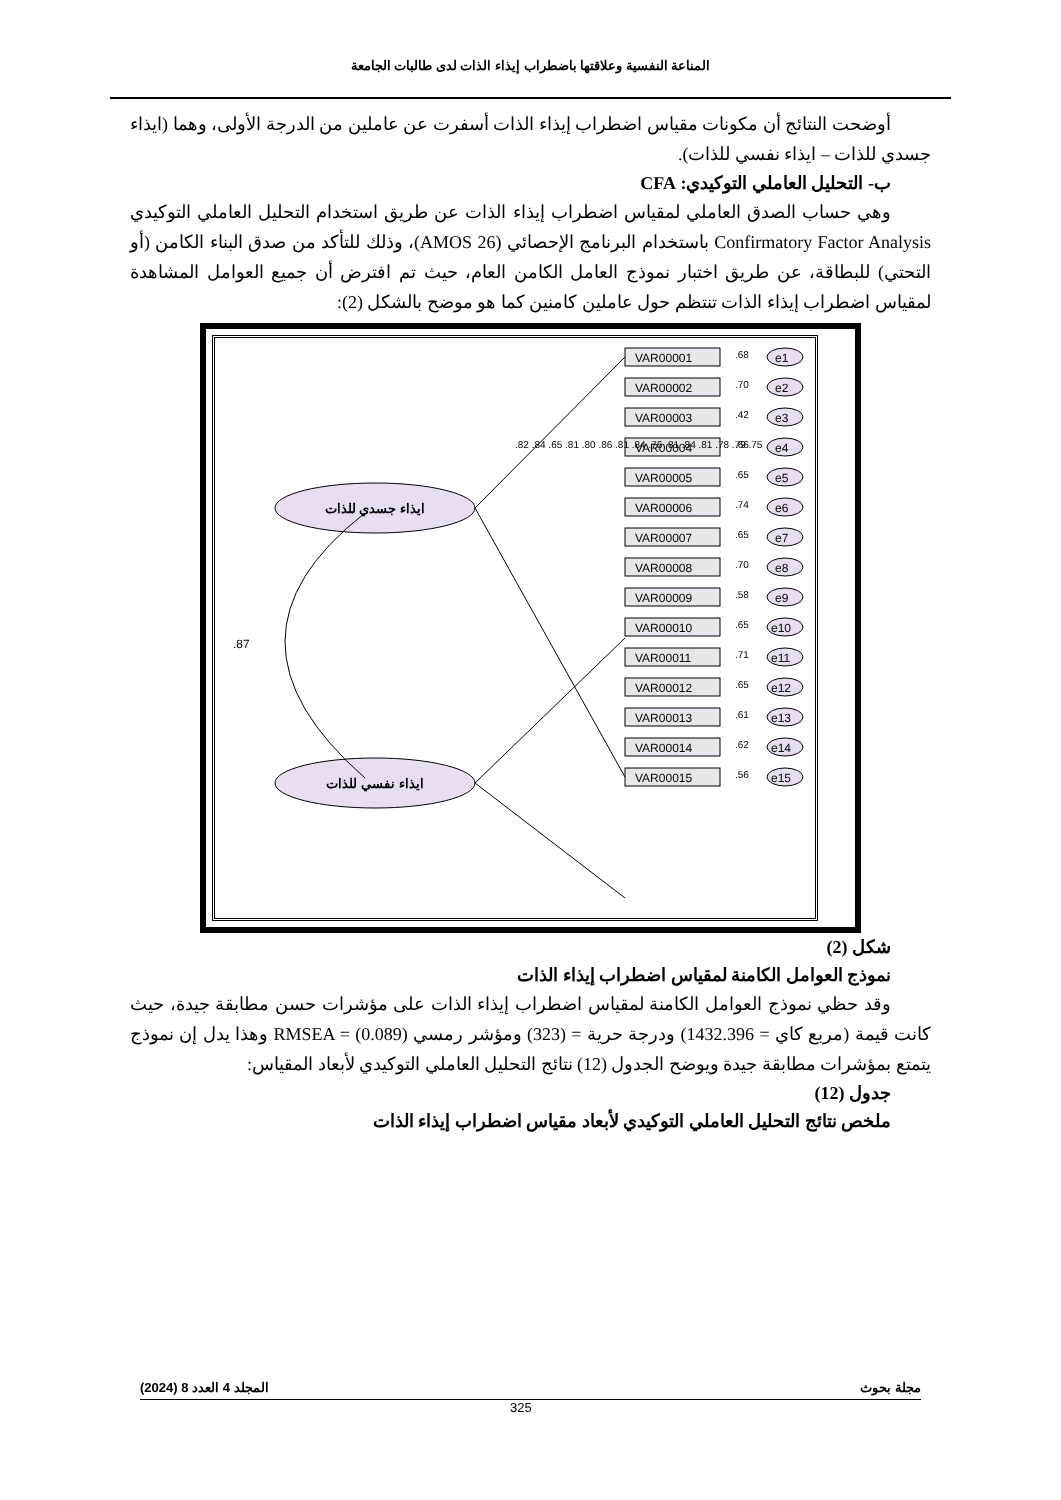المناعة النفسية وعلاقتها باضطراب إيذاء الذات لدى طالبات الجامعة
أوضحت النتائج أن مكونات مقياس اضطراب إيذاء الذات أسفرت عن عاملين من الدرجة الأولى، وهما (ايذاء جسدي للذات – ايذاء نفسي للذات).
ب- التحليل العاملي التوكيدي: CFA
وهي حساب الصدق العاملي لمقياس اضطراب إيذاء الذات عن طريق استخدام التحليل العاملي التوكيدي Confirmatory Factor Analysis باستخدام البرنامج الإحصائي (AMOS 26)، وذلك للتأكد من صدق البناء الكامن (أو التحتي) للبطاقة، عن طريق اختبار نموذج العامل الكامن العام، حيث تم افترض أن جميع العوامل المشاهدة لمقياس اضطراب إيذاء الذات تنتظم حول عاملين كامنين كما هو موضح بالشكل (2):
ايذاء جسدي للذات
ايذاء نفسي للذات
.87
VAR00001
.68
e1
VAR00002
.70
e2
VAR00003
.42
e3
VAR00004
.66
e4
VAR00005
.65
e5
VAR00006
.74
e6
VAR00007
.65
e7
VAR00008
.70
e8
VAR00009
.58
e9
VAR00010
.65
e10
VAR00011
.71
e11
VAR00012
.65
e12
VAR00013
.61
e13
VAR00014
.62
e14
VAR00015
.56
e15
.82 .84 .65 .81 .80 .86 .81 .84 .76 .81 .84 .81 .78 .79 .75
شكل (2)
نموذج العوامل الكامنة لمقياس اضطراب إيذاء الذات
وقد حظي نموذج العوامل الكامنة لمقياس اضطراب إيذاء الذات على مؤشرات حسن مطابقة جيدة، حيث كانت قيمة (مربع كاي = 1432.396) ودرجة حرية = (323) ومؤشر رمسي RMSEA = (0.089) وهذا يدل إن نموذج يتمتع بمؤشرات مطابقة جيدة ويوضح الجدول (12) نتائج التحليل العاملي التوكيدي لأبعاد المقياس:
جدول (12)
ملخص نتائج التحليل العاملي التوكيدي لأبعاد مقياس اضطراب إيذاء الذات
مجلة بحوث المجلد 4 العدد 8 (2024)
325